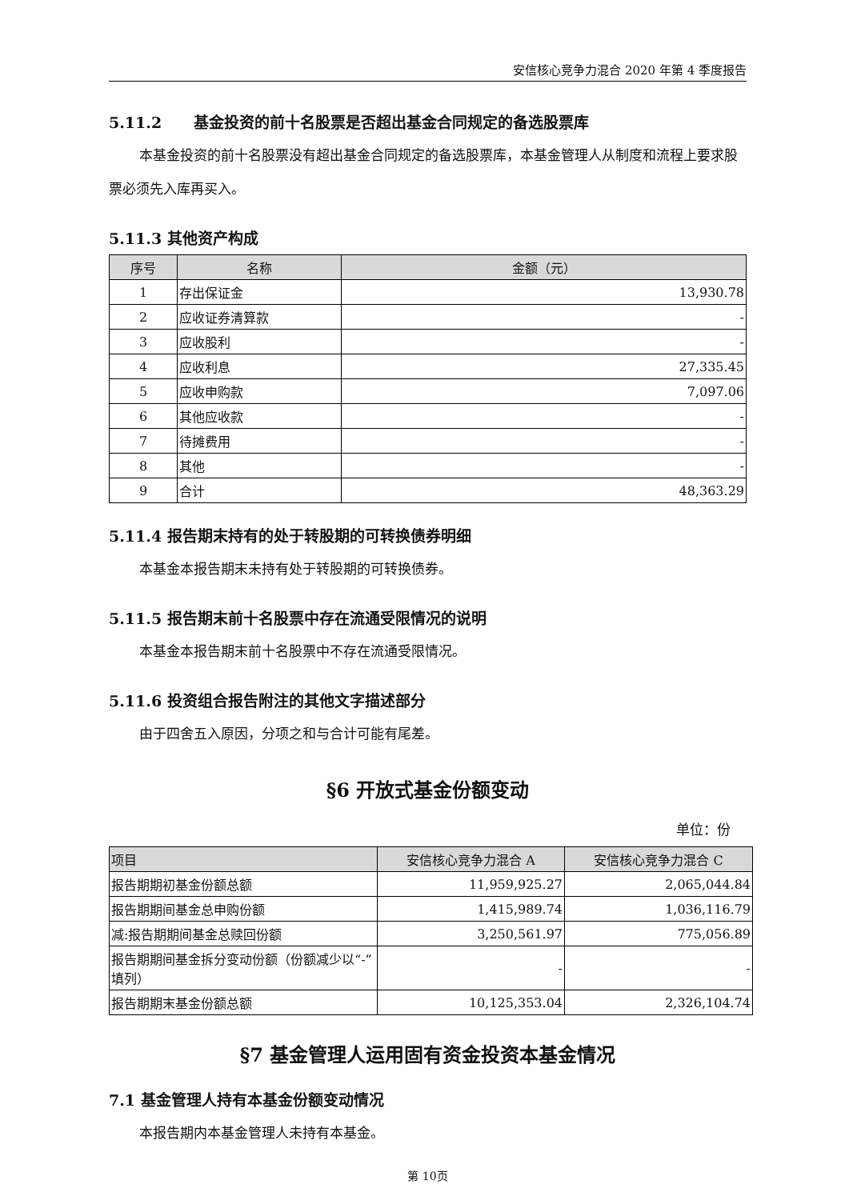安信核心竞争力混合 2020 年第 4 季度报告
5.11.2 基金投资的前十名股票是否超出基金合同规定的备选股票库
本基金投资的前十名股票没有超出基金合同规定的备选股票库，本基金管理人从制度和流程上要求股票必须先入库再买入。
5.11.3 其他资产构成
| 序号 | 名称 | 金额（元） |
| --- | --- | --- |
| 1 | 存出保证金 | 13,930.78 |
| 2 | 应收证券清算款 | - |
| 3 | 应收股利 | - |
| 4 | 应收利息 | 27,335.45 |
| 5 | 应收申购款 | 7,097.06 |
| 6 | 其他应收款 | - |
| 7 | 待摊费用 | - |
| 8 | 其他 | - |
| 9 | 合计 | 48,363.29 |
5.11.4 报告期末持有的处于转股期的可转换债券明细
本基金本报告期末未持有处于转股期的可转换债券。
5.11.5 报告期末前十名股票中存在流通受限情况的说明
本基金本报告期末前十名股票中不存在流通受限情况。
5.11.6 投资组合报告附注的其他文字描述部分
由于四舍五入原因，分项之和与合计可能有尾差。
§6 开放式基金份额变动
单位：份
| 项目 | 安信核心竞争力混合 A | 安信核心竞争力混合 C |
| 报告期期初基金份额总额 | 11,959,925.27 | 2,065,044.84 |
| 报告期期间基金总申购份额 | 1,415,989.74 | 1,036,116.79 |
| 减:报告期期间基金总赎回份额 | 3,250,561.97 | 775,056.89 |
| 报告期期间基金拆分变动份额（份额减少以“-”填列） | - | - |
| 报告期期末基金份额总额 | 10,125,353.04 | 2,326,104.74 |
§7 基金管理人运用固有资金投资本基金情况
7.1 基金管理人持有本基金份额变动情况
本报告期内本基金管理人未持有本基金。
第 10页